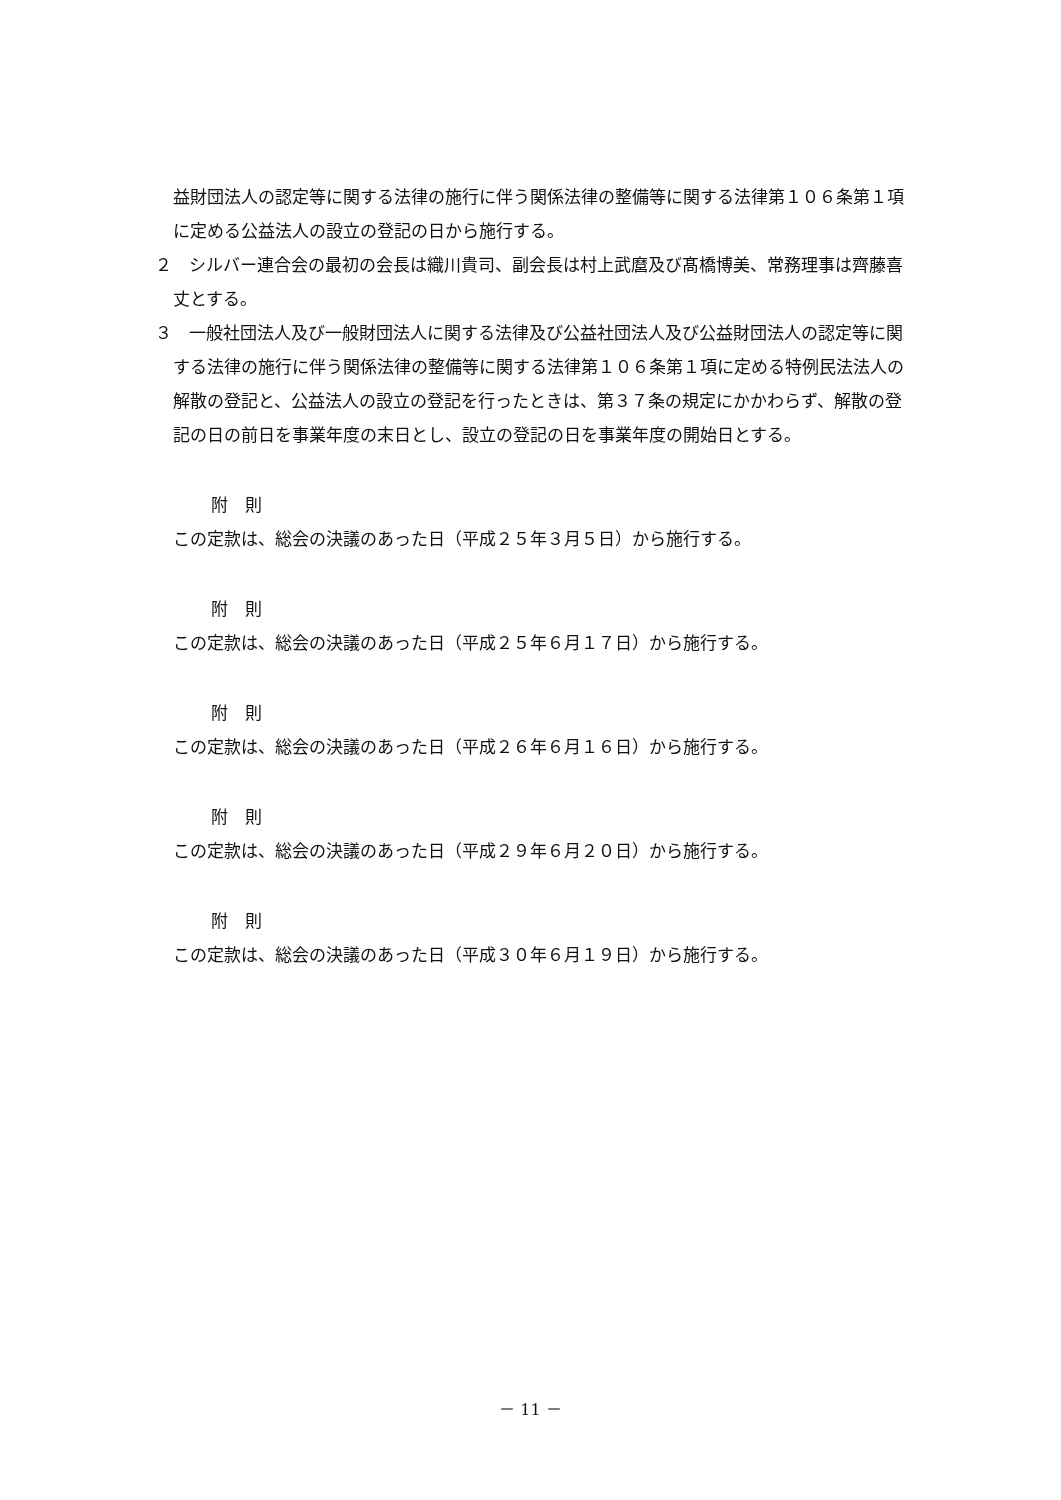益財団法人の認定等に関する法律の施行に伴う関係法律の整備等に関する法律第１０６条第１項に定める公益法人の設立の登記の日から施行する。
２　シルバー連合会の最初の会長は織川貴司、副会長は村上武麿及び髙橋博美、常務理事は齊藤喜丈とする。
３　一般社団法人及び一般財団法人に関する法律及び公益社団法人及び公益財団法人の認定等に関する法律の施行に伴う関係法律の整備等に関する法律第１０６条第１項に定める特例民法法人の解散の登記と、公益法人の設立の登記を行ったときは、第３７条の規定にかかわらず、解散の登記の日の前日を事業年度の末日とし、設立の登記の日を事業年度の開始日とする。
附　則
この定款は、総会の決議のあった日（平成２５年３月５日）から施行する。
附　則
この定款は、総会の決議のあった日（平成２５年６月１７日）から施行する。
附　則
この定款は、総会の決議のあった日（平成２６年６月１６日）から施行する。
附　則
この定款は、総会の決議のあった日（平成２９年６月２０日）から施行する。
附　則
この定款は、総会の決議のあった日（平成３０年６月１９日）から施行する。
－ 11 －